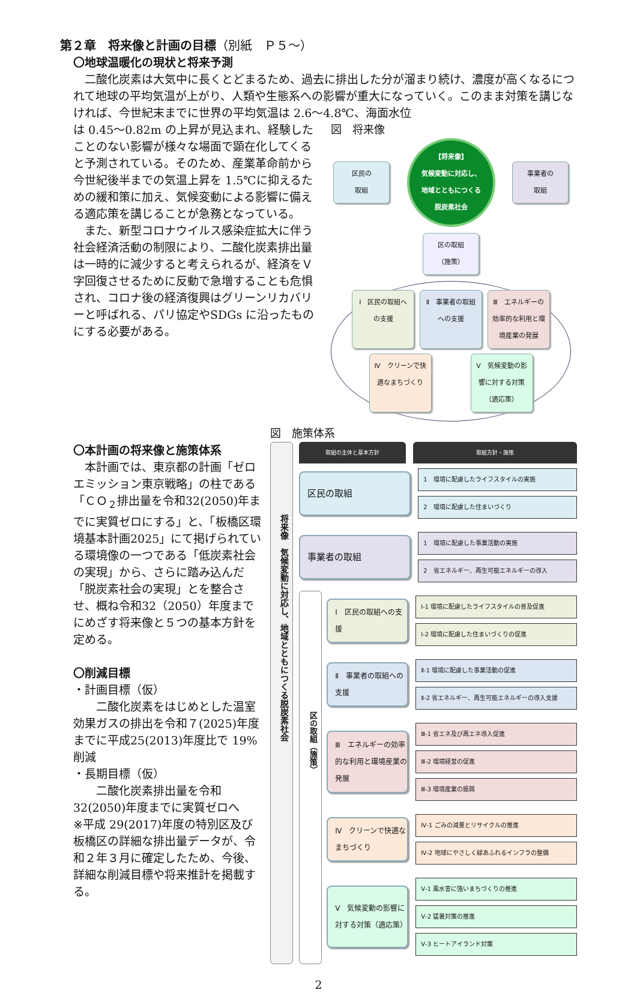第２章　将来像と計画の目標（別紙　Ｐ５～）
〇地球温暖化の現状と将来予測
　二酸化炭素は大気中に長くとどまるため、過去に排出した分が溜まり続け、濃度が高くなるにつれて地球の平均気温が上がり、人類や生態系への影響が重大になっていく。このまま対策を講じなければ、今世紀末までに世界の平均気温は 2.6～4.8℃、海面水位
は 0.45～0.82m の上昇が見込まれ、経験したことのない影響が様々な場面で顕在化してくると予測されている。そのため、産業革命前から今世紀後半までの気温上昇を 1.5℃に抑えるための緩和策に加え、気候変動による影響に備える適応策を講じることが急務となっている。
　また、新型コロナウイルス感染症拡大に伴う社会経済活動の制限により、二酸化炭素排出量は一時的に減少すると考えられるが、経済をＶ字回復させるために反動で急増することも危惧され、コロナ後の経済復興はグリーンリカバリーと呼ばれる、パリ協定やSDGs に沿ったものにする必要がある。
図　将来像
区民の
取組
【将来像】
気候変動に対応し、
地域とともにつくる
脱炭素社会
事業者の
取組
区の取組
（施策）
Ⅰ　区民の取組への支援
Ⅱ　事業者の取組への支援
Ⅲ　エネルギーの効率的な利用と環境産業の発展
Ⅳ　クリーンで快適なまちづくり
Ⅴ　気候変動の影響に対する対策（適応策）
〇本計画の将来像と施策体系
　本計画では、東京都の計画「ゼロエミッション東京戦略」の柱である「ＣＯ<sub>２</sub>排出量を令和32(2050)年までに実質ゼロにする」と、「板橋区環境基本計画2025」にて掲げられている環境像の一つである「低炭素社会の実現」から、さらに踏み込んだ「脱炭素社会の実現」とを整合させ、概ね令和32（2050）年度までにめざす将来像と５つの基本方針を定める。
〇削減目標
・計画目標（仮）
　　二酸化炭素をはじめとした温室効果ガスの排出を令和７(2025)年度までに平成25(2013)年度比で 19%削減
・長期目標（仮）
　　二酸化炭素排出量を令和32(2050)年度までに実質ゼロへ
※平成 29(2017)年度の特別区及び板橋区の詳細な排出量データが、令和２年３月に確定したため、今後、詳細な削減目標や将来推計を掲載する。
図　施策体系
将来像　気候変動に対応し、地域とともにつくる脱炭素社会
取組の主体と基本方針 取組方針・施策
区民の取組
1　環境に配慮したライフスタイルの実施
2　環境に配慮した住まいづくり
事業者の取組
1　環境に配慮した事業活動の実施
2　省エネルギー、再生可能エネルギーの導入
区の取組（施策）
Ⅰ　区民の取組への支援
Ⅰ-1 環境に配慮したライフスタイルの普及促進
Ⅰ-2 環境に配慮した住まいづくりの促進
Ⅱ　事業者の取組への支援
Ⅱ-1 環境に配慮した事業活動の促進
Ⅱ-2 省エネルギー、再生可能エネルギーの導入支援
Ⅲ　エネルギーの効率的な利用と環境産業の発展
Ⅲ-1 省エネ及び再エネ導入促進
Ⅲ-2 環境経営の促進
Ⅲ-3 環境産業の振興
Ⅳ　クリーンで快適なまちづくり
Ⅳ-1 ごみの減量とリサイクルの推進
Ⅳ-2 地球にやさしく緑あふれるインフラの整備
Ⅴ　気候変動の影響に対する対策（適応策）
Ⅴ-1 風水害に強いまちづくりの推進
Ⅴ-2 猛暑対策の推進
Ⅴ-3 ヒートアイランド対策
2